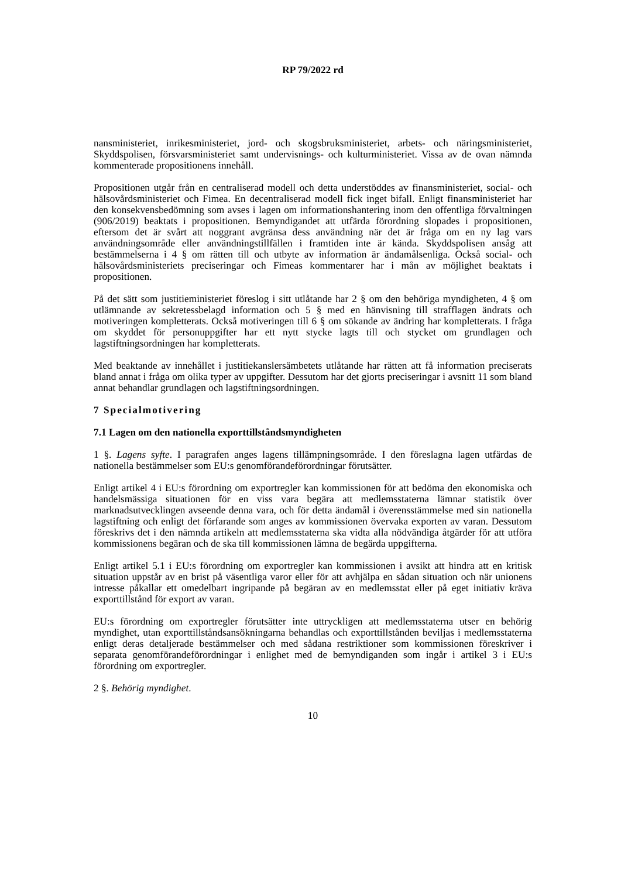RP 79/2022 rd
nansministeriet, inrikesministeriet, jord- och skogsbruksministeriet, arbets- och näringsministeriet, Skyddspolisen, försvarsministeriet samt undervisnings- och kulturministeriet. Vissa av de ovan nämnda kommenterade propositionens innehåll.
Propositionen utgår från en centraliserad modell och detta understöddes av finansministeriet, social- och hälsovårdsministeriet och Fimea. En decentraliserad modell fick inget bifall. Enligt finansministeriet har den konsekvensbedömning som avses i lagen om informationshantering inom den offentliga förvaltningen (906/2019) beaktats i propositionen. Bemyndigandet att utfärda förordning slopades i propositionen, eftersom det är svårt att noggrant avgränsa dess användning när det är fråga om en ny lag vars användningsområde eller användningstillfällen i framtiden inte är kända. Skyddspolisen ansåg att bestämmelserna i 4 § om rätten till och utbyte av information är ändamålsenliga. Också social- och hälsovårdsministeriets preciseringar och Fimeas kommentarer har i mån av möjlighet beaktats i propositionen.
På det sätt som justitieministeriet föreslog i sitt utlåtande har 2 § om den behöriga myndigheten, 4 § om utlämnande av sekretessbelagd information och 5 § med en hänvisning till strafflagen ändrats och motiveringen kompletterats. Också motiveringen till 6 § om sökande av ändring har kompletterats. I fråga om skyddet för personuppgifter har ett nytt stycke lagts till och stycket om grundlagen och lagstiftningsordningen har kompletterats.
Med beaktande av innehållet i justitiekanslersämbetets utlåtande har rätten att få information preciserats bland annat i fråga om olika typer av uppgifter. Dessutom har det gjorts preciseringar i avsnitt 11 som bland annat behandlar grundlagen och lagstiftningsordningen.
7 Specialmotivering
7.1 Lagen om den nationella exporttillståndsmyndigheten
1 §. Lagens syfte. I paragrafen anges lagens tillämpningsområde. I den föreslagna lagen utfärdas de nationella bestämmelser som EU:s genomförandeförordningar förutsätter.
Enligt artikel 4 i EU:s förordning om exportregler kan kommissionen för att bedöma den ekonomiska och handelsmässiga situationen för en viss vara begära att medlemsstaterna lämnar statistik över marknadsutvecklingen avseende denna vara, och för detta ändamål i överensstämmelse med sin nationella lagstiftning och enligt det förfarande som anges av kommissionen övervaka exporten av varan. Dessutom föreskrivs det i den nämnda artikeln att medlemsstaterna ska vidta alla nödvändiga åtgärder för att utföra kommissionens begäran och de ska till kommissionen lämna de begärda uppgifterna.
Enligt artikel 5.1 i EU:s förordning om exportregler kan kommissionen i avsikt att hindra att en kritisk situation uppstår av en brist på väsentliga varor eller för att avhjälpa en sådan situation och när unionens intresse påkallar ett omedelbart ingripande på begäran av en medlemsstat eller på eget initiativ kräva exporttillstånd för export av varan.
EU:s förordning om exportregler förutsätter inte uttryckligen att medlemsstaterna utser en behörig myndighet, utan exporttillståndsansökningarna behandlas och exporttillstånden beviljas i medlemsstaterna enligt deras detaljerade bestämmelser och med sådana restriktioner som kommissionen föreskriver i separata genomförandeförordningar i enlighet med de bemyndiganden som ingår i artikel 3 i EU:s förordning om exportregler.
2 §. Behörig myndighet.
10